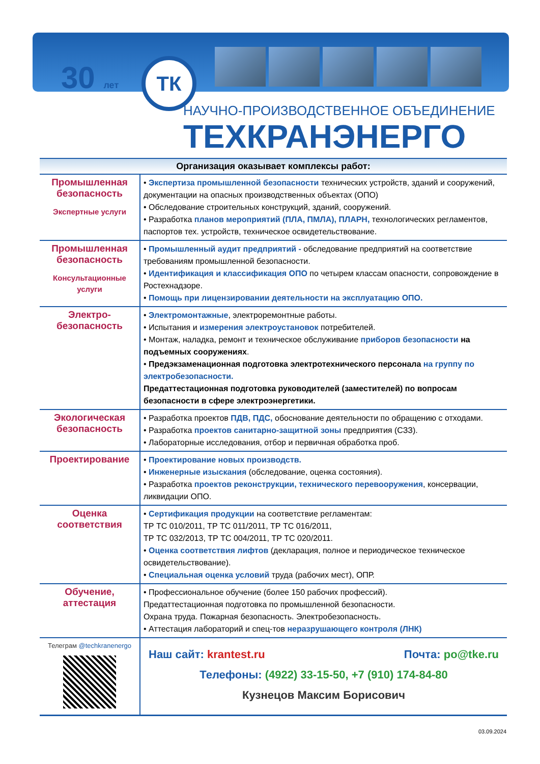30 лет ТК
НАУЧНО-ПРОИЗВОДСТВЕННОЕ ОБЪЕДИНЕНИЕ
ТЕХКРАНЭНЕРГО
Организация оказывает комплексы работ:
| Промышленная безопасность Экспертные услуги | • Экспертиза промышленной безопасности технических устройств, зданий и сооружений, документации на опасных производственных объектах (ОПО) • Обследование строительных конструкций, зданий, сооружений. • Разработка планов мероприятий (ПЛА, ПМЛА), ПЛАРН, технологических регламентов, паспортов тех. устройств, техническое освидетельствование. |
| Промышленная безопасность Консультационные услуги | • Промышленный аудит предприятий - обследование предприятий на соответствие требованиям промышленной безопасности. • Идентификация и классификация ОПО по четырем классам опасности, сопровождение в Ростехнадзоре. • Помощь при лицензировании деятельности на эксплуатацию ОПО. |
| Электро-безопасность | • Электромонтажные , электроремонтные работы. • Испытания и измерения электроустановок потребителей. • Монтаж, наладка, ремонт и техническое обслуживание приборов безопасности на подъемных сооружениях . • Предэкзаменационная подготовка электротехнического персонала на группу по электробезопасности. Предаттестационная подготовка руководителей (заместителей) по вопросам безопасности в сфере электроэнергетики. |
| Экологическая безопасность | • Разработка проектов ПДВ, ПДС, обоснование деятельности по обращению с отходами. • Разработка проектов санитарно-защитной зоны предприятия (СЗЗ). • Лабораторные исследования, отбор и первичная обработка проб. |
| Проектирование | • Проектирование новых производств. • Инженерные изыскания (обследование, оценка состояния). • Разработка проектов реконструкции, технического перевооружения , консервации, ликвидации ОПО. |
| Оценка соответствия | • Сертификация продукции на соответствие регламентам: ТР ТС 010/2011, ТР ТС 011/2011, ТР ТС 016/2011, ТР ТС 032/2013, ТР ТС 004/2011, ТР ТС 020/2011. • Оценка соответствия лифтов (декларация, полное и периодическое техническое освидетельствование). • Специальная оценка условий труда (рабочих мест), ОПР. |
| Обучение, аттестация | • Профессиональное обучение (более 150 рабочих профессий). Предаттестационная подготовка по промышленной безопасности. Охрана труда. Пожарная безопасность. Электробезопасность. • Аттестация лабораторий и спец-тов неразрушающего контроля (ЛНК) |
| Телеграм @techkranenergo | Наш сайт: krantest.ru Почта: po@tke.ru Телефоны: (4922) 33-15-50, +7 (910) 174-84-80 Кузнецов Максим Борисович |
03.09.2024